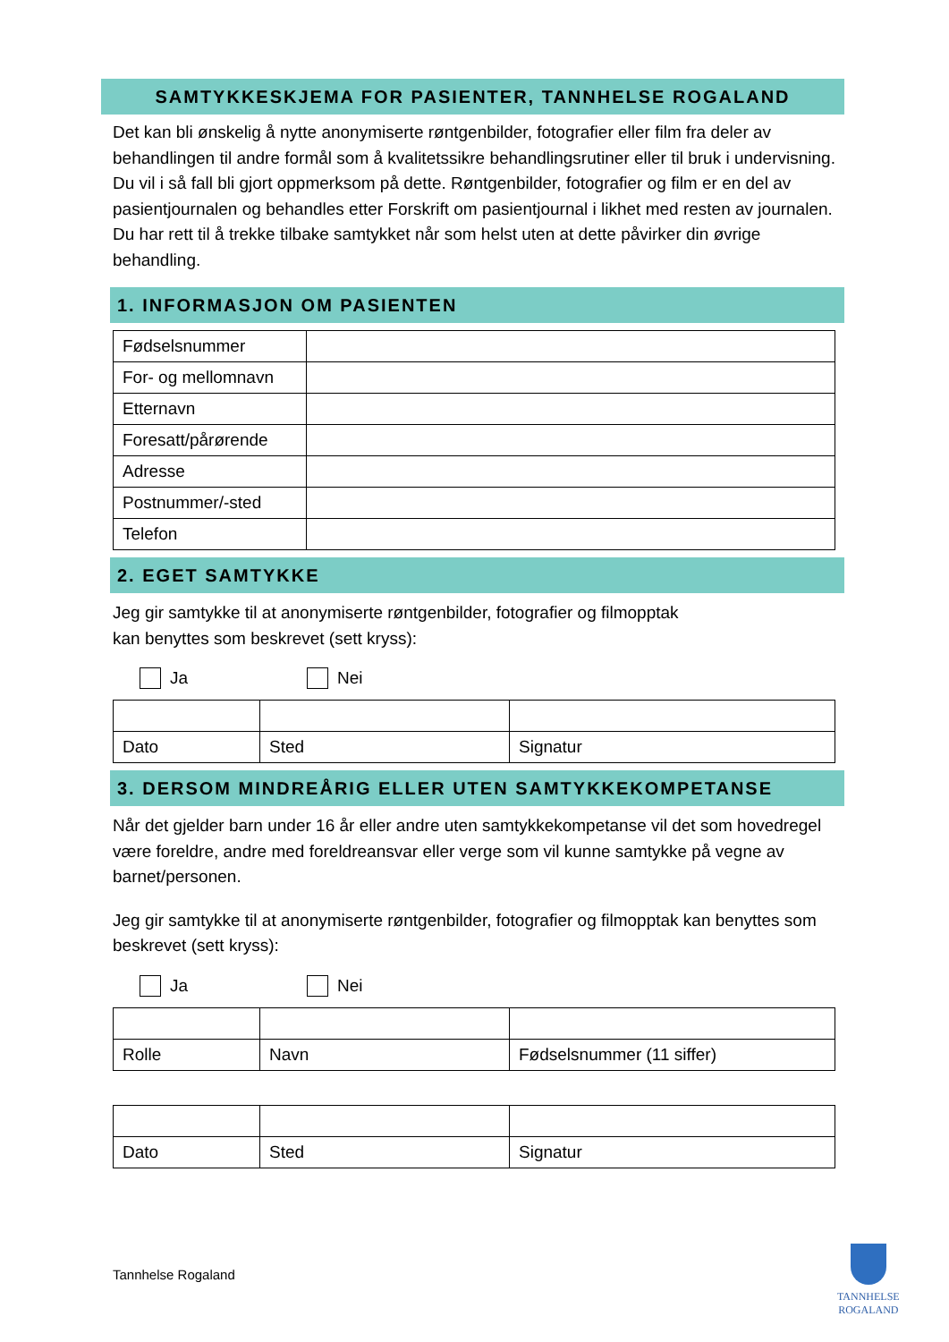SAMTYKKESKJEMA FOR PASIENTER, TANNHELSE ROGALAND
Det kan bli ønskelig å nytte anonymiserte røntgenbilder, fotografier eller film fra deler av behandlingen til andre formål som å kvalitetssikre behandlingsrutiner eller til bruk i undervisning. Du vil i så fall bli gjort oppmerksom på dette. Røntgenbilder, fotografier og film er en del av pasientjournalen og behandles etter Forskrift om pasientjournal i likhet med resten av journalen. Du har rett til å trekke tilbake samtykket når som helst uten at dette påvirker din øvrige behandling.
1. INFORMASJON OM PASIENTEN
| Fødselsnummer | |
| For- og mellomnavn | |
| Etternavn | |
| Foresatt/pårørende | |
| Adresse | |
| Postnummer/-sted | |
| Telefon | |
2. EGET SAMTYKKE
Jeg gir samtykke til at anonymiserte røntgenbilder, fotografier og filmopptak
kan benyttes som beskrevet (sett kryss):
Ja Nei
| Dato | Sted | Signatur |
3. DERSOM MINDREÅRIG ELLER UTEN SAMTYKKEKOMPETANSE
Når det gjelder barn under 16 år eller andre uten samtykkekompetanse vil det som hovedregel være foreldre, andre med foreldreansvar eller verge som vil kunne samtykke på vegne av barnet/personen.
Jeg gir samtykke til at anonymiserte røntgenbilder, fotografier og filmopptak kan benyttes som beskrevet (sett kryss):
Ja Nei
| Rolle | Navn | Fødselsnummer (11 siffer) |
| Dato | Sted | Signatur |
Tannhelse Rogaland
TANNHELSE
ROGALAND